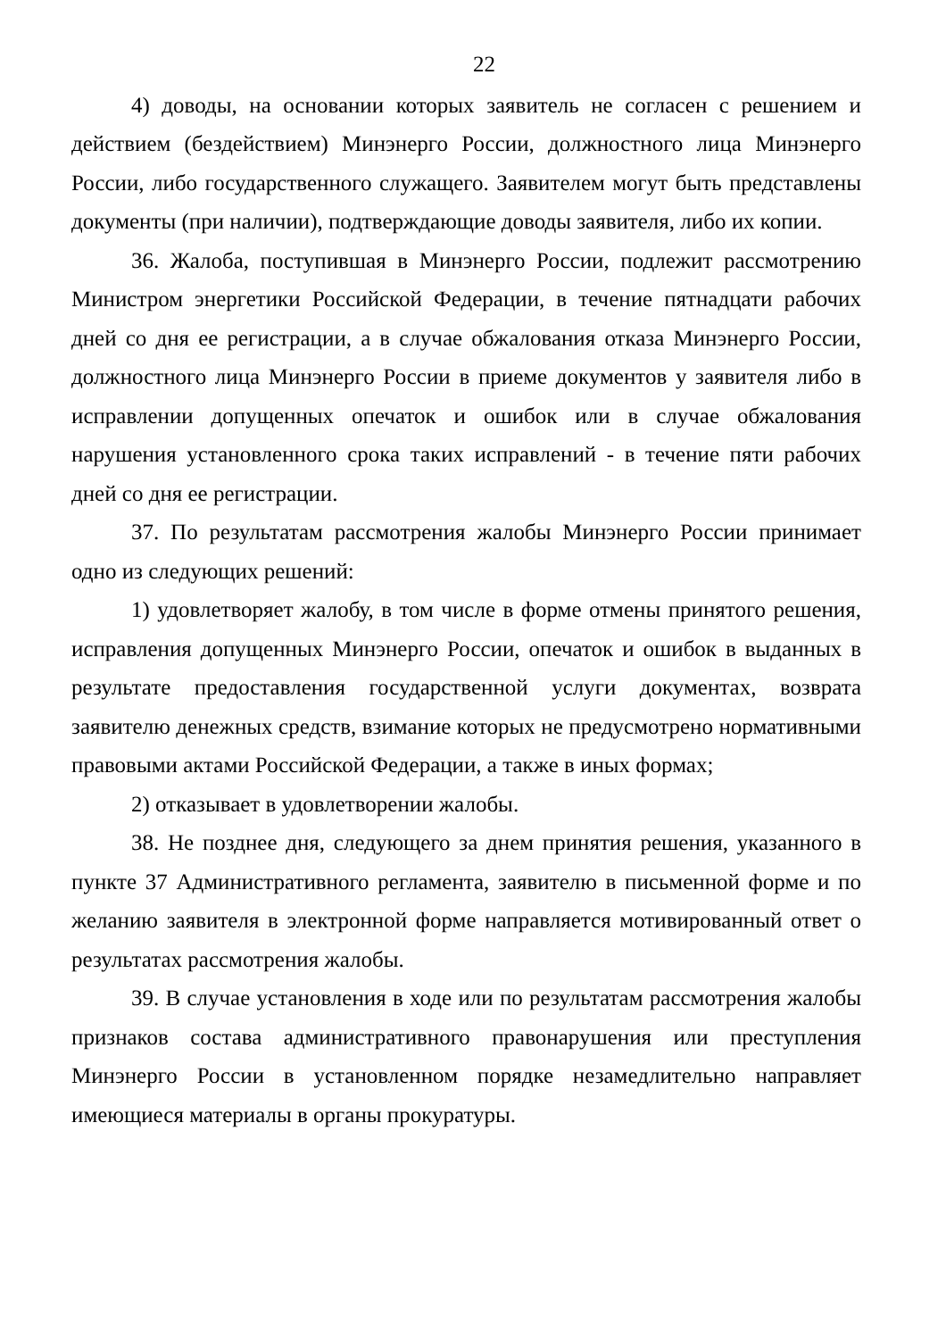22
4) доводы, на основании которых заявитель не согласен с решением и действием (бездействием) Минэнерго России, должностного лица Минэнерго России, либо государственного служащего. Заявителем могут быть представлены документы (при наличии), подтверждающие доводы заявителя, либо их копии.
36. Жалоба, поступившая в Минэнерго России, подлежит рассмотрению Министром энергетики Российской Федерации, в течение пятнадцати рабочих дней со дня ее регистрации, а в случае обжалования отказа Минэнерго России, должностного лица Минэнерго России в приеме документов у заявителя либо в исправлении допущенных опечаток и ошибок или в случае обжалования нарушения установленного срока таких исправлений - в течение пяти рабочих дней со дня ее регистрации.
37. По результатам рассмотрения жалобы Минэнерго России принимает одно из следующих решений:
1) удовлетворяет жалобу, в том числе в форме отмены принятого решения, исправления допущенных Минэнерго России, опечаток и ошибок в выданных в результате предоставления государственной услуги документах, возврата заявителю денежных средств, взимание которых не предусмотрено нормативными правовыми актами Российской Федерации, а также в иных формах;
2) отказывает в удовлетворении жалобы.
38. Не позднее дня, следующего за днем принятия решения, указанного в пункте 37 Административного регламента, заявителю в письменной форме и по желанию заявителя в электронной форме направляется мотивированный ответ о результатах рассмотрения жалобы.
39. В случае установления в ходе или по результатам рассмотрения жалобы признаков состава административного правонарушения или преступления Минэнерго России в установленном порядке незамедлительно направляет имеющиеся материалы в органы прокуратуры.